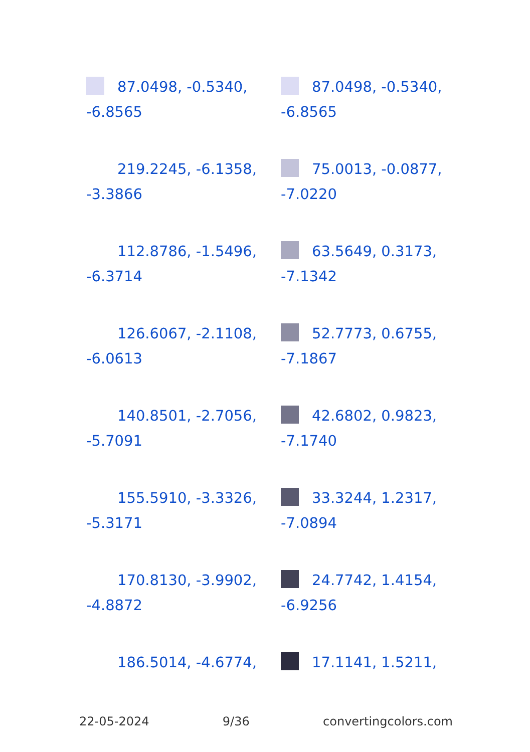87.0498, -0.5340, -6.8565
87.0498, -0.5340, -6.8565
219.2245, -6.1358, -3.3866
75.0013, -0.0877, -7.0220
112.8786, -1.5496, -6.3714
63.5649, 0.3173, -7.1342
126.6067, -2.1108, -6.0613
52.7773, 0.6755, -7.1867
140.8501, -2.7056, -5.7091
42.6802, 0.9823, -7.1740
155.5910, -3.3326, -5.3171
33.3244, 1.2317, -7.0894
170.8130, -3.9902, -4.8872
24.7742, 1.4154, -6.9256
186.5014, -4.6774,
17.1141, 1.5211,
22-05-2024 9/36 convertingcolors.com